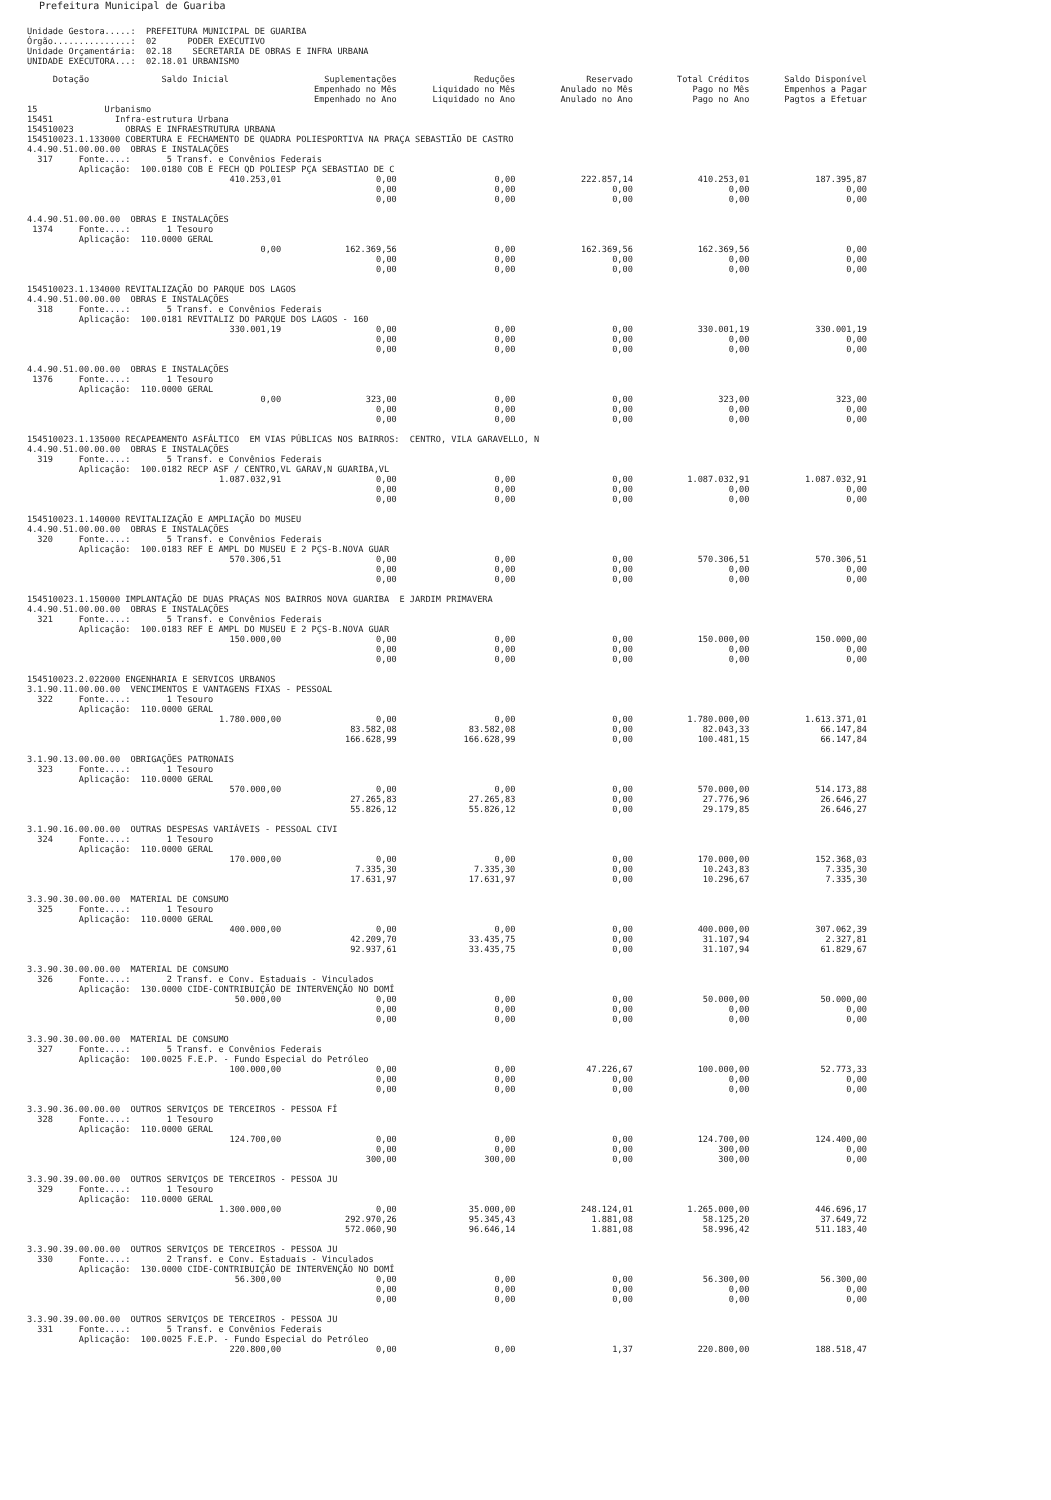Prefeitura Municipal de Guariba
Unidade Gestora.....: PREFEITURA MUNICIPAL DE GUARIBA Órgão...............: 02 PODER EXECUTIVO Unidade Orçamentária: 02.18 SECRETARIA DE OBRAS E INFRA URBANA UNIDADE EXECUTORA...: 02.18.01 URBANISMO
| Dotação Saldo Inicial | Suplementações Empenhado no Mês Empenhado no Ano | Reduções Liquidado no Mês Liquidado no Ano | Reservado Anulado no Mês Anulado no Ano | Total Créditos Pago no Mês Pago no Ano | Saldo Disponível Empenhos a Pagar Pagtos a Efetuar |
| --- | --- | --- | --- | --- | --- |
| 15 Urbanismo 15451 Infra-estrutura Urbana 154510023 OBRAS E INFRAESTRUTURA URBANA 154510023.1.133000 COBERTURA E FECHAMENTO DE QUADRA POLIESPORTIVA NA PRAÇA SEBASTIÃO DE CASTRO 4.4.90.51.00.00.00 OBRAS E INSTALAÇÕES 317 Fonte....: 5 Transf. e Convênios Federais Aplicação: 100.0180 COB E FECH QD POLIESP PÇA SEBASTIAO DE C | | | | | |
| 410.253,01 | 0,00 0,00 0,00 | 0,00 0,00 0,00 | 222.857,14 0,00 0,00 | 410.253,01 0,00 0,00 | 187.395,87 0,00 0,00 |
| 4.4.90.51.00.00.00 OBRAS E INSTALAÇÕES 1374 Fonte....: 1 Tesouro Aplicação: 110.0000 GERAL | | | | | |
| 0,00 | 162.369,56 0,00 0,00 | 0,00 0,00 0,00 | 162.369,56 0,00 0,00 | 162.369,56 0,00 0,00 | 0,00 0,00 0,00 |
| 154510023.1.134000 REVITALIZAÇÃO DO PARQUE DOS LAGOS 4.4.90.51.00.00.00 OBRAS E INSTALAÇÕES 318 Fonte....: 5 Transf. e Convênios Federais Aplicação: 100.0181 REVITALIZ DO PARQUE DOS LAGOS - 160 | | | | | |
| 330.001,19 | 0,00 0,00 0,00 | 0,00 0,00 0,00 | 0,00 0,00 0,00 | 330.001,19 0,00 0,00 | 330.001,19 0,00 0,00 |
| 4.4.90.51.00.00.00 OBRAS E INSTALAÇÕES 1376 Fonte....: 1 Tesouro Aplicação: 110.0000 GERAL | | | | | |
| 0,00 | 323,00 0,00 0,00 | 0,00 0,00 0,00 | 0,00 0,00 0,00 | 323,00 0,00 0,00 | 323,00 0,00 0,00 |
| 154510023.1.135000 RECAPEAMENTO ASFÁLTICO EM VIAS PÚBLICAS NOS BAIRROS: CENTRO, VILA GARAVELLO, N 4.4.90.51.00.00.00 OBRAS E INSTALAÇÕES 319 Fonte....: 5 Transf. e Convênios Federais Aplicação: 100.0182 RECP ASF / CENTRO,VL GARAV,N GUARIBA,VL | | | | | |
| 1.087.032,91 | 0,00 0,00 0,00 | 0,00 0,00 0,00 | 0,00 0,00 0,00 | 1.087.032,91 0,00 0,00 | 1.087.032,91 0,00 0,00 |
| 154510023.1.140000 REVITALIZAÇÃO E AMPLIAÇÃO DO MUSEU 4.4.90.51.00.00.00 OBRAS E INSTALAÇÕES 320 Fonte....: 5 Transf. e Convênios Federais Aplicação: 100.0183 REF E AMPL DO MUSEU E 2 PÇS-B.NOVA GUAR | | | | | |
| 570.306,51 | 0,00 0,00 0,00 | 0,00 0,00 0,00 | 0,00 0,00 0,00 | 570.306,51 0,00 0,00 | 570.306,51 0,00 0,00 |
| 154510023.1.150000 IMPLANTAÇÃO DE DUAS PRAÇAS NOS BAIRROS NOVA GUARIBA E JARDIM PRIMAVERA 4.4.90.51.00.00.00 OBRAS E INSTALAÇÕES 321 Fonte....: 5 Transf. e Convênios Federais Aplicação: 100.0183 REF E AMPL DO MUSEU E 2 PÇS-B.NOVA GUAR | | | | | |
| 150.000,00 | 0,00 0,00 0,00 | 0,00 0,00 0,00 | 0,00 0,00 0,00 | 150.000,00 0,00 0,00 | 150.000,00 0,00 0,00 |
| 154510023.2.022000 ENGENHARIA E SERVICOS URBANOS 3.1.90.11.00.00.00 VENCIMENTOS E VANTAGENS FIXAS - PESSOAL 322 Fonte....: 1 Tesouro Aplicação: 110.0000 GERAL | | | | | |
| 1.780.000,00 | 0,00 83.582,08 166.628,99 | 0,00 83.582,08 166.628,99 | 0,00 0,00 0,00 | 1.780.000,00 82.043,33 100.481,15 | 1.613.371,01 66.147,84 66.147,84 |
| 3.1.90.13.00.00.00 OBRIGAÇÕES PATRONAIS 323 Fonte....: 1 Tesouro Aplicação: 110.0000 GERAL | | | | | |
| 570.000,00 | 0,00 27.265,83 55.826,12 | 0,00 27.265,83 55.826,12 | 0,00 0,00 0,00 | 570.000,00 27.776,96 29.179,85 | 514.173,88 26.646,27 26.646,27 |
| 3.1.90.16.00.00.00 OUTRAS DESPESAS VARIÁVEIS - PESSOAL CIVI 324 Fonte....: 1 Tesouro Aplicação: 110.0000 GERAL | | | | | |
| 170.000,00 | 0,00 7.335,30 17.631,97 | 0,00 7.335,30 17.631,97 | 0,00 0,00 0,00 | 170.000,00 10.243,83 10.296,67 | 152.368,03 7.335,30 7.335,30 |
| 3.3.90.30.00.00.00 MATERIAL DE CONSUMO 325 Fonte....: 1 Tesouro Aplicação: 110.0000 GERAL | | | | | |
| 400.000,00 | 0,00 42.209,70 92.937,61 | 0,00 33.435,75 33.435,75 | 0,00 0,00 0,00 | 400.000,00 31.107,94 31.107,94 | 307.062,39 2.327,81 61.829,67 |
| 3.3.90.30.00.00.00 MATERIAL DE CONSUMO 326 Fonte....: 2 Transf. e Conv. Estaduais - Vinculados Aplicação: 130.0000 CIDE-CONTRIBUIÇÃO DE INTERVENÇÃO NO DOMÍ | | | | | |
| 50.000,00 | 0,00 0,00 0,00 | 0,00 0,00 0,00 | 0,00 0,00 0,00 | 50.000,00 0,00 0,00 | 50.000,00 0,00 0,00 |
| 3.3.90.30.00.00.00 MATERIAL DE CONSUMO 327 Fonte....: 5 Transf. e Convênios Federais Aplicação: 100.0025 F.E.P. - Fundo Especial do Petróleo | | | | | |
| 100.000,00 | 0,00 0,00 0,00 | 0,00 0,00 0,00 | 47.226,67 0,00 0,00 | 100.000,00 0,00 0,00 | 52.773,33 0,00 0,00 |
| 3.3.90.36.00.00.00 OUTROS SERVIÇOS DE TERCEIROS - PESSOA FÍ 328 Fonte....: 1 Tesouro Aplicação: 110.0000 GERAL | | | | | |
| 124.700,00 | 0,00 0,00 300,00 | 0,00 0,00 300,00 | 0,00 0,00 0,00 | 124.700,00 300,00 300,00 | 124.400,00 0,00 0,00 |
| 3.3.90.39.00.00.00 OUTROS SERVIÇOS DE TERCEIROS - PESSOA JU 329 Fonte....: 1 Tesouro Aplicação: 110.0000 GERAL | | | | | |
| 1.300.000,00 | 0,00 292.970,26 572.060,90 | 35.000,00 95.345,43 96.646,14 | 248.124,01 1.881,08 1.881,08 | 1.265.000,00 58.125,20 58.996,42 | 446.696,17 37.649,72 511.183,40 |
| 3.3.90.39.00.00.00 OUTROS SERVIÇOS DE TERCEIROS - PESSOA JU 330 Fonte....: 2 Transf. e Conv. Estaduais - Vinculados Aplicação: 130.0000 CIDE-CONTRIBUIÇÃO DE INTERVENÇÃO NO DOMÍ | | | | | |
| 56.300,00 | 0,00 0,00 0,00 | 0,00 0,00 0,00 | 0,00 0,00 0,00 | 56.300,00 0,00 0,00 | 56.300,00 0,00 0,00 |
| 3.3.90.39.00.00.00 OUTROS SERVIÇOS DE TERCEIROS - PESSOA JU 331 Fonte....: 5 Transf. e Convênios Federais Aplicação: 100.0025 F.E.P. - Fundo Especial do Petróleo | | | | | |
| 220.800,00 | 0,00 | 0,00 | 1,37 | 220.800,00 | 188.518,47 |